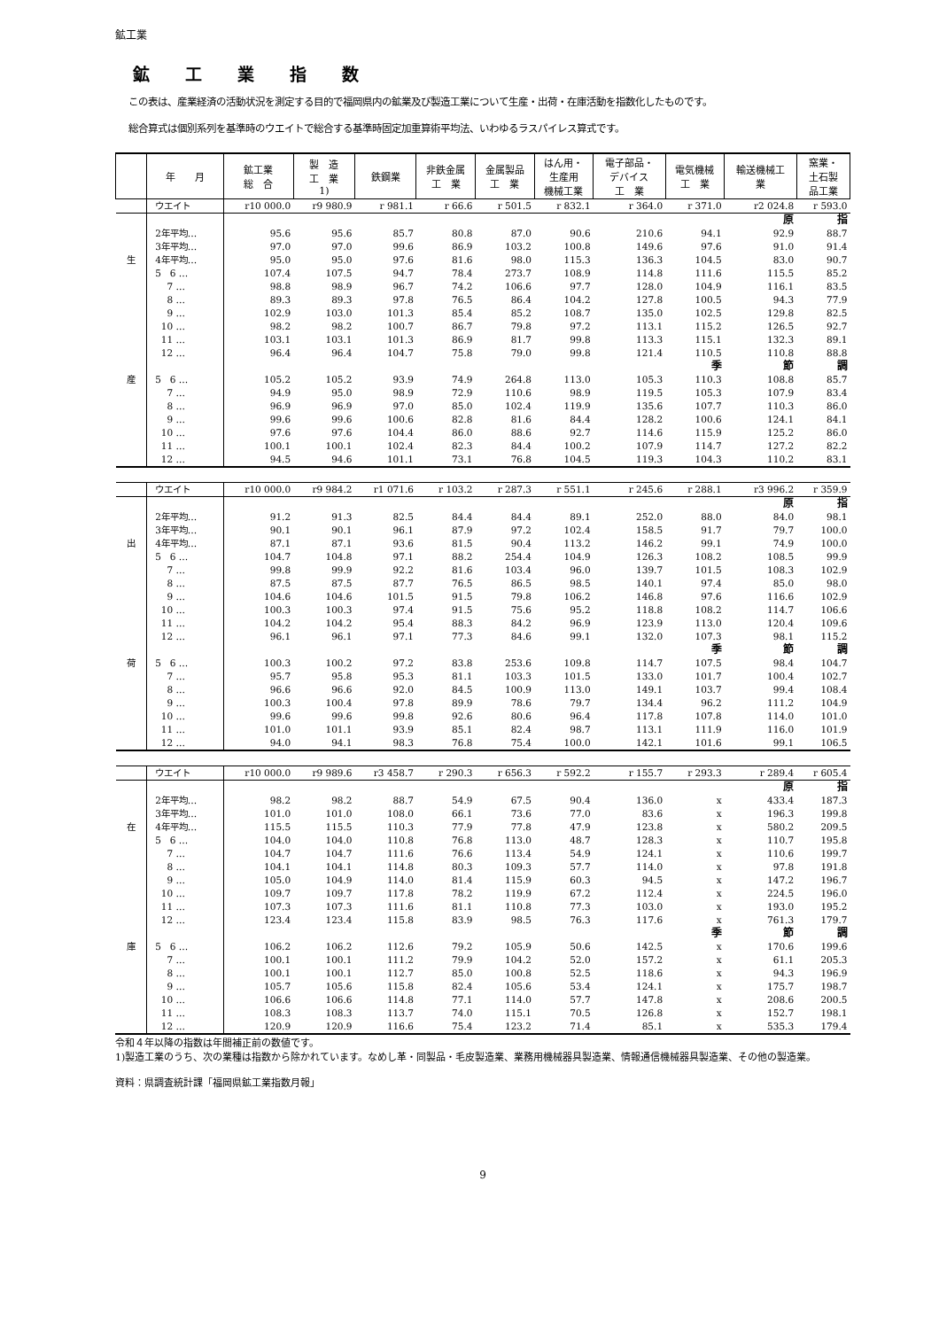鉱工業
鉱工業指数
この表は、産業経済の活動状況を測定する目的で福岡県内の鉱業及び製造工業について生産・出荷・在庫活動を指数化したものです。
総合算式は個別系列を基準時のウエイトで総合する基準時固定加重算術平均法、いわゆるラスパイレス算式です。
| | 年 月 | 鉱工業 総 合 | 製 造 工 業 1) | 鉄鋼業 | 非鉄金属 工 業 | 金属製品 工 業 | はん用・ 生産用 機械工業 | 電子部品・ デバイス 工 業 | 電気機械 工 業 | 輸送機械工 業 | 窯業・ 土石製 品工業 |
| --- | --- | --- | --- | --- | --- | --- | --- | --- | --- | --- | --- |
| | ウエイト | r10 000.0 | r9 980.9 | r 981.1 | r 66.6 | r 501.5 | r 832.1 | r 364.0 | r 371.0 | r2 024.8 | r 593.0 |
| | | | | | | | | | | 原 | 指 |
| | 2年平均… | 95.6 | 95.6 | 85.7 | 80.8 | 87.0 | 90.6 | 210.6 | 94.1 | 92.9 | 88.7 |
| | 3年平均… | 97.0 | 97.0 | 99.6 | 86.9 | 103.2 | 100.8 | 149.6 | 97.6 | 91.0 | 91.4 |
| 生 | 4年平均… | 95.0 | 95.0 | 97.6 | 81.6 | 98.0 | 115.3 | 136.3 | 104.5 | 83.0 | 90.7 |
| | 5 6 … | 107.4 | 107.5 | 94.7 | 78.4 | 273.7 | 108.9 | 114.8 | 111.6 | 115.5 | 85.2 |
| | 7 … | 98.8 | 98.9 | 96.7 | 74.2 | 106.6 | 97.7 | 128.0 | 104.9 | 116.1 | 83.5 |
| | 8 … | 89.3 | 89.3 | 97.8 | 76.5 | 86.4 | 104.2 | 127.8 | 100.5 | 94.3 | 77.9 |
| | 9 … | 102.9 | 103.0 | 101.3 | 85.4 | 85.2 | 108.7 | 135.0 | 102.5 | 129.8 | 82.5 |
| | 10 … | 98.2 | 98.2 | 100.7 | 86.7 | 79.8 | 97.2 | 113.1 | 115.2 | 126.5 | 92.7 |
| | 11 … | 103.1 | 103.1 | 101.3 | 86.9 | 81.7 | 99.8 | 113.3 | 115.1 | 132.3 | 89.1 |
| | 12 … | 96.4 | 96.4 | 104.7 | 75.8 | 79.0 | 99.8 | 121.4 | 110.5 | 110.8 | 88.8 |
| | | | | | | | | | 季 | 節 | 調 |
| 産 | 5 6 … | 105.2 | 105.2 | 93.9 | 74.9 | 264.8 | 113.0 | 105.3 | 110.3 | 108.8 | 85.7 |
| | 7 … | 94.9 | 95.0 | 98.9 | 72.9 | 110.6 | 98.9 | 119.5 | 105.3 | 107.9 | 83.4 |
| | 8 … | 96.9 | 96.9 | 97.0 | 85.0 | 102.4 | 119.9 | 135.6 | 107.7 | 110.3 | 86.0 |
| | 9 … | 99.6 | 99.6 | 100.6 | 82.8 | 81.6 | 84.4 | 128.2 | 100.6 | 124.1 | 84.1 |
| | 10 … | 97.6 | 97.6 | 104.4 | 86.0 | 88.6 | 92.7 | 114.6 | 115.9 | 125.2 | 86.0 |
| | 11 … | 100.1 | 100.1 | 102.4 | 82.3 | 84.4 | 100.2 | 107.9 | 114.7 | 127.2 | 82.2 |
| | 12 … | 94.5 | 94.6 | 101.1 | 73.1 | 76.8 | 104.5 | 119.3 | 104.3 | 110.2 | 83.1 |
| | ウエイト | r10 000.0 | r9 984.2 | r1 071.6 | r 103.2 | r 287.3 | r 551.1 | r 245.6 | r 288.1 | r3 996.2 | r 359.9 |
| | | | | | | | | | | 原 | 指 |
| | 2年平均… | 91.2 | 91.3 | 82.5 | 84.4 | 84.4 | 89.1 | 252.0 | 88.0 | 84.0 | 98.1 |
| | 3年平均… | 90.1 | 90.1 | 96.1 | 87.9 | 97.2 | 102.4 | 158.5 | 91.7 | 79.7 | 100.0 |
| 出 | 4年平均… | 87.1 | 87.1 | 93.6 | 81.5 | 90.4 | 113.2 | 146.2 | 99.1 | 74.9 | 100.0 |
| | 5 6 … | 104.7 | 104.8 | 97.1 | 88.2 | 254.4 | 104.9 | 126.3 | 108.2 | 108.5 | 99.9 |
| | 7 … | 99.8 | 99.9 | 92.2 | 81.6 | 103.4 | 96.0 | 139.7 | 101.5 | 108.3 | 102.9 |
| | 8 … | 87.5 | 87.5 | 87.7 | 76.5 | 86.5 | 98.5 | 140.1 | 97.4 | 85.0 | 98.0 |
| | 9 … | 104.6 | 104.6 | 101.5 | 91.5 | 79.8 | 106.2 | 146.8 | 97.6 | 116.6 | 102.9 |
| | 10 … | 100.3 | 100.3 | 97.4 | 91.5 | 75.6 | 95.2 | 118.8 | 108.2 | 114.7 | 106.6 |
| | 11 … | 104.2 | 104.2 | 95.4 | 88.3 | 84.2 | 96.9 | 123.9 | 113.0 | 120.4 | 109.6 |
| | 12 … | 96.1 | 96.1 | 97.1 | 77.3 | 84.6 | 99.1 | 132.0 | 107.3 | 98.1 | 115.2 |
| | | | | | | | | | 季 | 節 | 調 |
| 荷 | 5 6 … | 100.3 | 100.2 | 97.2 | 83.8 | 253.6 | 109.8 | 114.7 | 107.5 | 98.4 | 104.7 |
| | 7 … | 95.7 | 95.8 | 95.3 | 81.1 | 103.3 | 101.5 | 133.0 | 101.7 | 100.4 | 102.7 |
| | 8 … | 96.6 | 96.6 | 92.0 | 84.5 | 100.9 | 113.0 | 149.1 | 103.7 | 99.4 | 108.4 |
| | 9 … | 100.3 | 100.4 | 97.8 | 89.9 | 78.6 | 79.7 | 134.4 | 96.2 | 111.2 | 104.9 |
| | 10 … | 99.6 | 99.6 | 99.8 | 92.6 | 80.6 | 96.4 | 117.8 | 107.8 | 114.0 | 101.0 |
| | 11 … | 101.0 | 101.1 | 93.9 | 85.1 | 82.4 | 98.7 | 113.1 | 111.9 | 116.0 | 101.9 |
| | 12 … | 94.0 | 94.1 | 98.3 | 76.8 | 75.4 | 100.0 | 142.1 | 101.6 | 99.1 | 106.5 |
| | ウエイト | r10 000.0 | r9 989.6 | r3 458.7 | r 290.3 | r 656.3 | r 592.2 | r 155.7 | r 293.3 | r 289.4 | r 605.4 |
| | | | | | | | | | | 原 | 指 |
| | 2年平均… | 98.2 | 98.2 | 88.7 | 54.9 | 67.5 | 90.4 | 136.0 | x | 433.4 | 187.3 |
| | 3年平均… | 101.0 | 101.0 | 108.0 | 66.1 | 73.6 | 77.0 | 83.6 | x | 196.3 | 199.8 |
| 在 | 4年平均… | 115.5 | 115.5 | 110.3 | 77.9 | 77.8 | 47.9 | 123.8 | x | 580.2 | 209.5 |
| | 5 6 … | 104.0 | 104.0 | 110.8 | 76.8 | 113.0 | 48.7 | 128.3 | x | 110.7 | 195.8 |
| | 7 … | 104.7 | 104.7 | 111.6 | 76.6 | 113.4 | 54.9 | 124.1 | x | 110.6 | 199.7 |
| | 8 … | 104.1 | 104.1 | 114.8 | 80.3 | 109.3 | 57.7 | 114.0 | x | 97.8 | 191.8 |
| | 9 … | 105.0 | 104.9 | 114.0 | 81.4 | 115.9 | 60.3 | 94.5 | x | 147.2 | 196.7 |
| | 10 … | 109.7 | 109.7 | 117.8 | 78.2 | 119.9 | 67.2 | 112.4 | x | 224.5 | 196.0 |
| | 11 … | 107.3 | 107.3 | 111.6 | 81.1 | 110.8 | 77.3 | 103.0 | x | 193.0 | 195.2 |
| | 12 … | 123.4 | 123.4 | 115.8 | 83.9 | 98.5 | 76.3 | 117.6 | x | 761.3 | 179.7 |
| | | | | | | | | | 季 | 節 | 調 |
| 庫 | 5 6 … | 106.2 | 106.2 | 112.6 | 79.2 | 105.9 | 50.6 | 142.5 | x | 170.6 | 199.6 |
| | 7 … | 100.1 | 100.1 | 111.2 | 79.9 | 104.2 | 52.0 | 157.2 | x | 61.1 | 205.3 |
| | 8 … | 100.1 | 100.1 | 112.7 | 85.0 | 100.8 | 52.5 | 118.6 | x | 94.3 | 196.9 |
| | 9 … | 105.7 | 105.6 | 115.8 | 82.4 | 105.6 | 53.4 | 124.1 | x | 175.7 | 198.7 |
| | 10 … | 106.6 | 106.6 | 114.8 | 77.1 | 114.0 | 57.7 | 147.8 | x | 208.6 | 200.5 |
| | 11 … | 108.3 | 108.3 | 113.7 | 74.0 | 115.1 | 70.5 | 126.8 | x | 152.7 | 198.1 |
| | 12 … | 120.9 | 120.9 | 116.6 | 75.4 | 123.2 | 71.4 | 85.1 | x | 535.3 | 179.4 |
令和４年以降の指数は年間補正前の数値です。
1)製造工業のうち、次の業種は指数から除かれています。なめし革・同製品・毛皮製造業、業務用機械器具製造業、情報通信機械器具製造業、その他の製造業。
資料：県調査統計課「福岡県鉱工業指数月報」
9